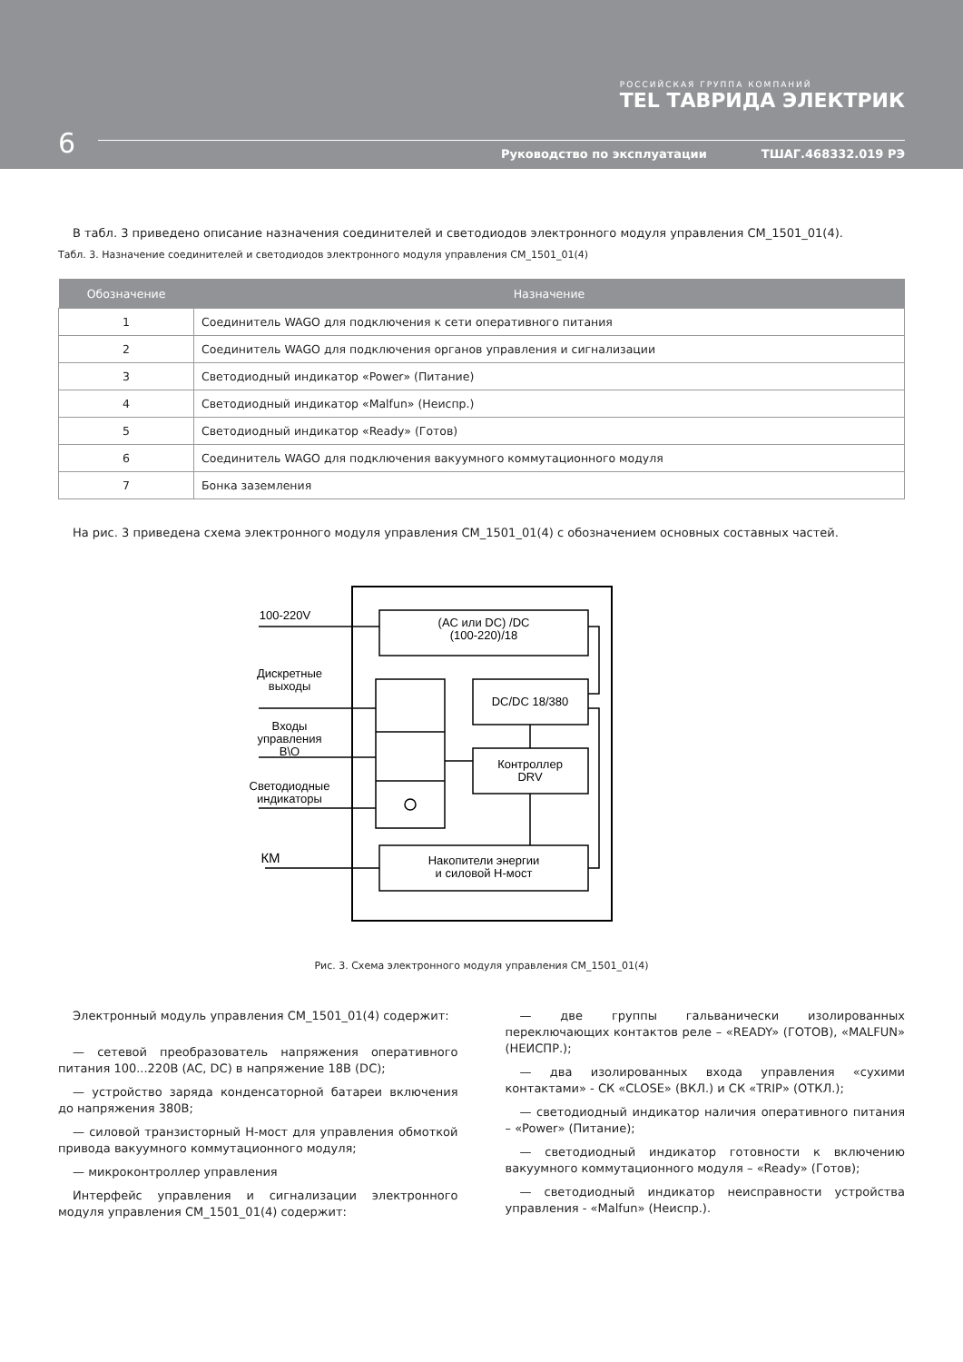РОССИЙСКАЯ ГРУППА КОМПАНИЙ
TEL ТАВРИДА ЭЛЕКТРИК
6
Руководство по эксплуатации ТШАГ.468332.019 РЭ
В табл. 3 приведено описание назначения соединителей и светодиодов электронного модуля управления CM_1501_01(4).
Табл. 3. Назначение соединителей и светодиодов электронного модуля управления CM_1501_01(4)
| Обозначение | Назначение |
| --- | --- |
| 1 | Соединитель WAGO для подключения к сети оперативного питания |
| 2 | Соединитель WAGO для подключения органов управления и сигнализации |
| 3 | Светодиодный индикатор «Power» (Питание) |
| 4 | Светодиодный индикатор «Malfun» (Неиспр.) |
| 5 | Светодиодный индикатор «Ready» (Готов) |
| 6 | Соединитель WAGO для подключения вакуумного коммутационного модуля |
| 7 | Бонка заземления |
На рис. 3 приведена схема электронного модуля управления CM_1501_01(4) с обозначением основных составных частей.
100-220V
(AC или DC) /DC
(100-220)/18
Дискретные
выходы
Входы
управления
В\О
Светодиодные
индикаторы
DC/DC 18/380
Контроллер
DRV
КМ
Накопители энергии
и силовой H-мост
Рис. 3. Схема электронного модуля управления CM_1501_01(4)
Электронный модуль управления CM_1501_01(4) содержит:
— сетевой преобразователь напряжения оперативного питания 100...220В (AC, DC) в напряжение 18В (DC);
— устройство заряда конденсаторной батареи включения до напряжения 380В;
— силовой транзисторный H-мост для управления обмоткой привода вакуумного коммутационного модуля;
— микроконтроллер управления
Интерфейс управления и сигнализации электронного модуля управления CM_1501_01(4) содержит:
— две группы гальванически изолированных переключающих контактов реле – «READY» (ГОТОВ), «MALFUN» (НЕИСПР.);
— два изолированных входа управления «сухими контактами» - СК «CLOSE» (ВКЛ.) и СК «TRIP» (ОТКЛ.);
— светодиодный индикатор наличия оперативного питания – «Power» (Питание);
— светодиодный индикатор готовности к включению вакуумного коммутационного модуля – «Ready» (Готов);
— светодиодный индикатор неисправности устройства управления - «Malfun» (Неиспр.).